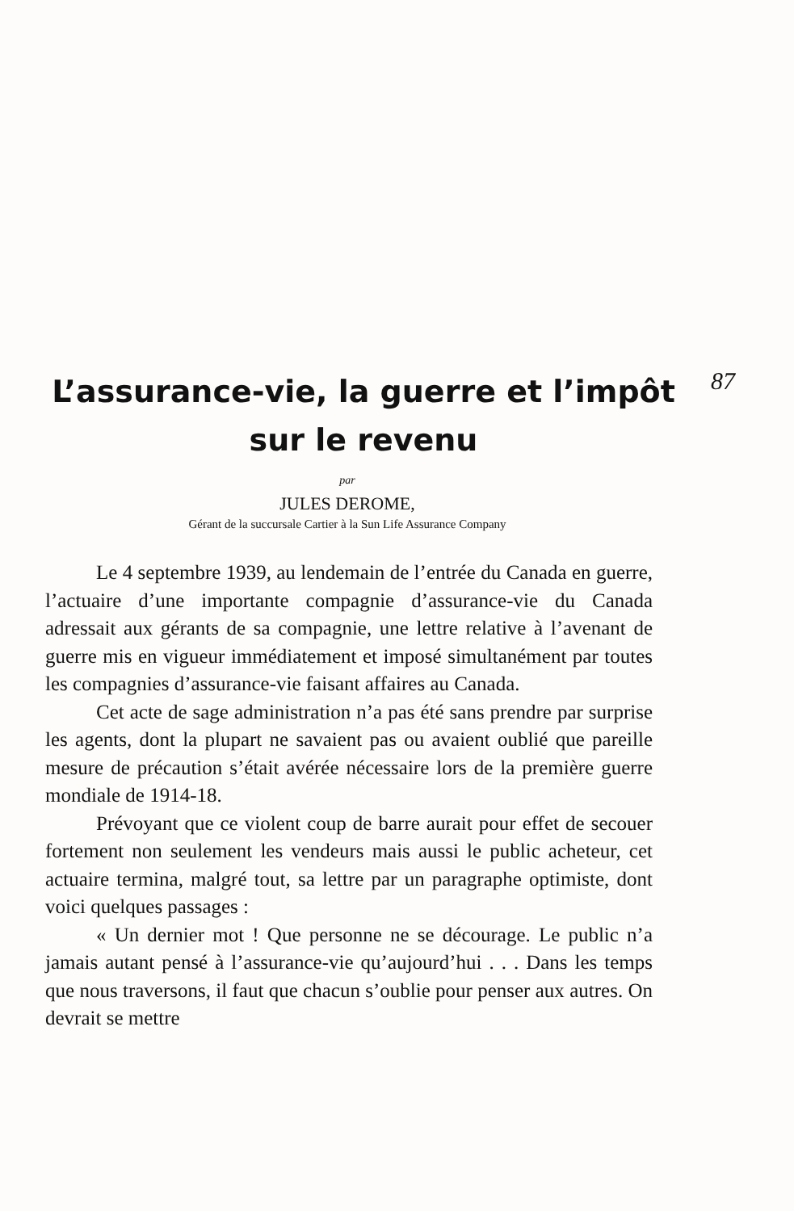L’assurance-vie, la guerre et l’impôt
sur le revenu
87
par
JULES DEROME,
Gérant de la succursale Cartier à la Sun Life Assurance Company
Le 4 septembre 1939, au lendemain de l’entrée du Canada en guerre, l’actuaire d’une importante compagnie d’assurance-vie du Canada adressait aux gérants de sa compagnie, une lettre relative à l’avenant de guerre mis en vigueur immédiatement et imposé simultanément par toutes les compagnies d’assurance-vie faisant affaires au Canada.
Cet acte de sage administration n’a pas été sans prendre par surprise les agents, dont la plupart ne savaient pas ou avaient oublié que pareille mesure de précaution s’était avérée nécessaire lors de la première guerre mondiale de 1914-18.
Prévoyant que ce violent coup de barre aurait pour effet de secouer fortement non seulement les vendeurs mais aussi le public acheteur, cet actuaire termina, malgré tout, sa lettre par un paragraphe optimiste, dont voici quelques passages :
« Un dernier mot ! Que personne ne se décourage. Le public n’a jamais autant pensé à l’assurance-vie qu’aujourd’hui . . . Dans les temps que nous traversons, il faut que chacun s’oublie pour penser aux autres. On devrait se mettre